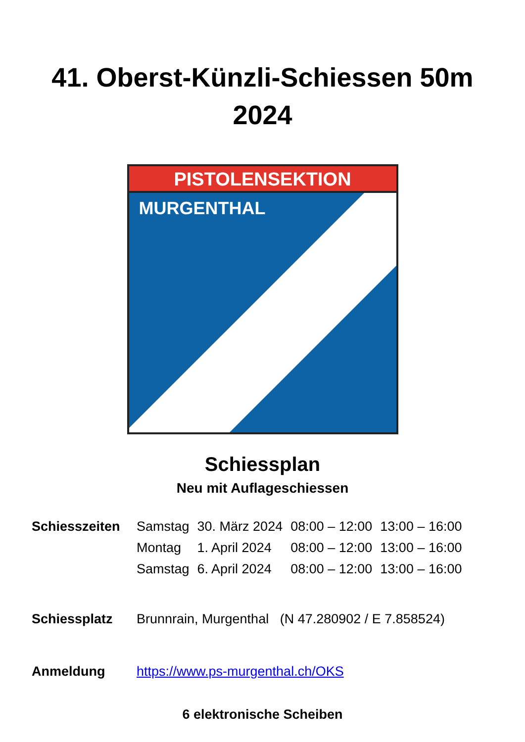41. Oberst-Künzli-Schiessen 50m
2024
PISTOLENSEKTION
MURGENTHAL
Schiessplan
Neu mit Auflageschiessen
| Schiesszeiten | Samstag | 30. März 2024 | 08:00 – 12:00 | 13:00 – 16:00 |
| | Montag | 1. April 2024 | 08:00 – 12:00 | 13:00 – 16:00 |
| | Samstag | 6. April 2024 | 08:00 – 12:00 | 13:00 – 16:00 |
| Schiessplatz | Brunnrain, Murgenthal (N 47.280902 / E 7.858524) | | | |
| Anmeldung | https://www.ps-murgenthal.ch/OKS | | | |
6 elektronische Scheiben